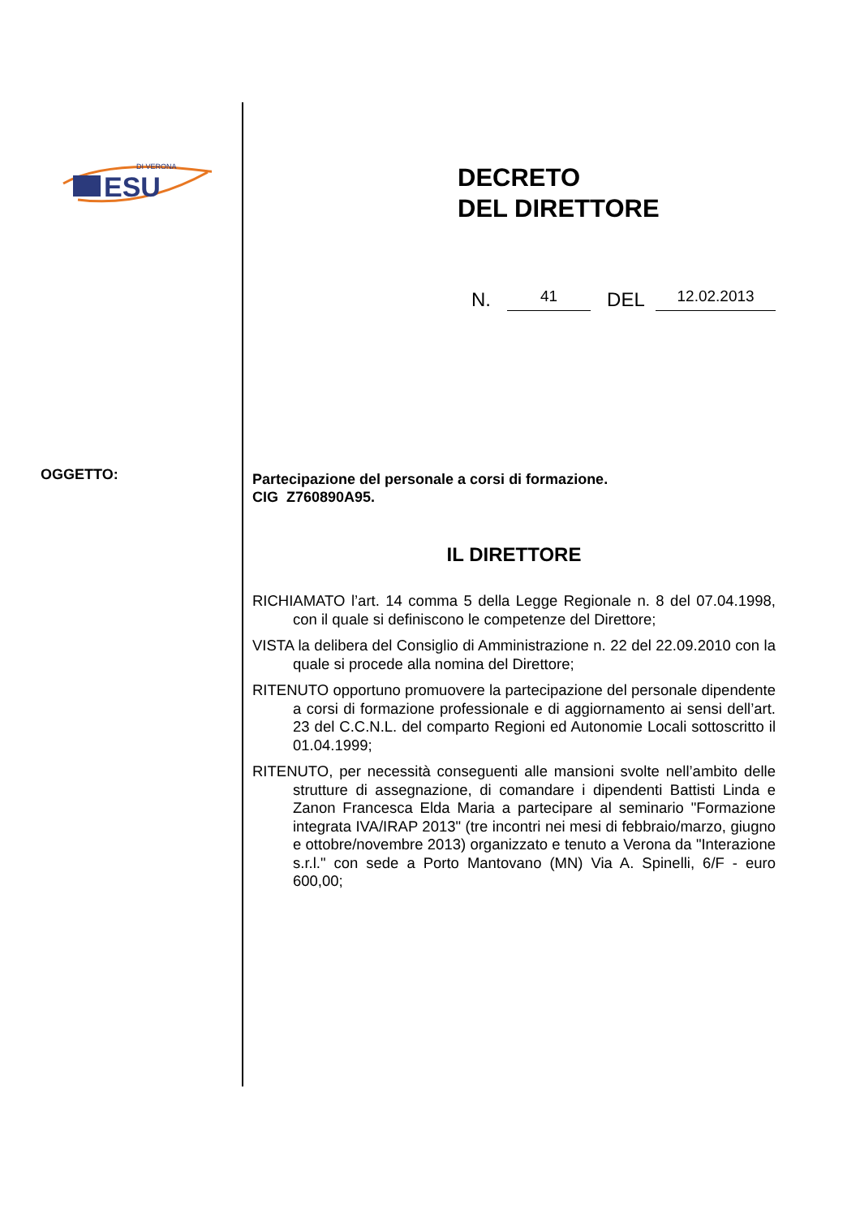ESU
DI VERONA
OGGETTO:
DECRETO
DEL DIRETTORE
N. 41 DEL 12.02.2013
Partecipazione del personale a corsi di formazione.
CIG Z760890A95.
IL DIRETTORE
RICHIAMATO l’art. 14 comma 5 della Legge Regionale n. 8 del 07.04.1998, con il quale si definiscono le competenze del Direttore;
VISTA la delibera del Consiglio di Amministrazione n. 22 del 22.09.2010 con la quale si procede alla nomina del Direttore;
RITENUTO opportuno promuovere la partecipazione del personale dipendente a corsi di formazione professionale e di aggiornamento ai sensi dell’art. 23 del C.C.N.L. del comparto Regioni ed Autonomie Locali sottoscritto il 01.04.1999;
RITENUTO, per necessità conseguenti alle mansioni svolte nell’ambito delle strutture di assegnazione, di comandare i dipendenti Battisti Linda e Zanon Francesca Elda Maria a partecipare al seminario "Formazione integrata IVA/IRAP 2013" (tre incontri nei mesi di febbraio/marzo, giugno e ottobre/novembre 2013) organizzato e tenuto a Verona da "Interazione s.r.l." con sede a Porto Mantovano (MN) Via A. Spinelli, 6/F - euro 600,00;